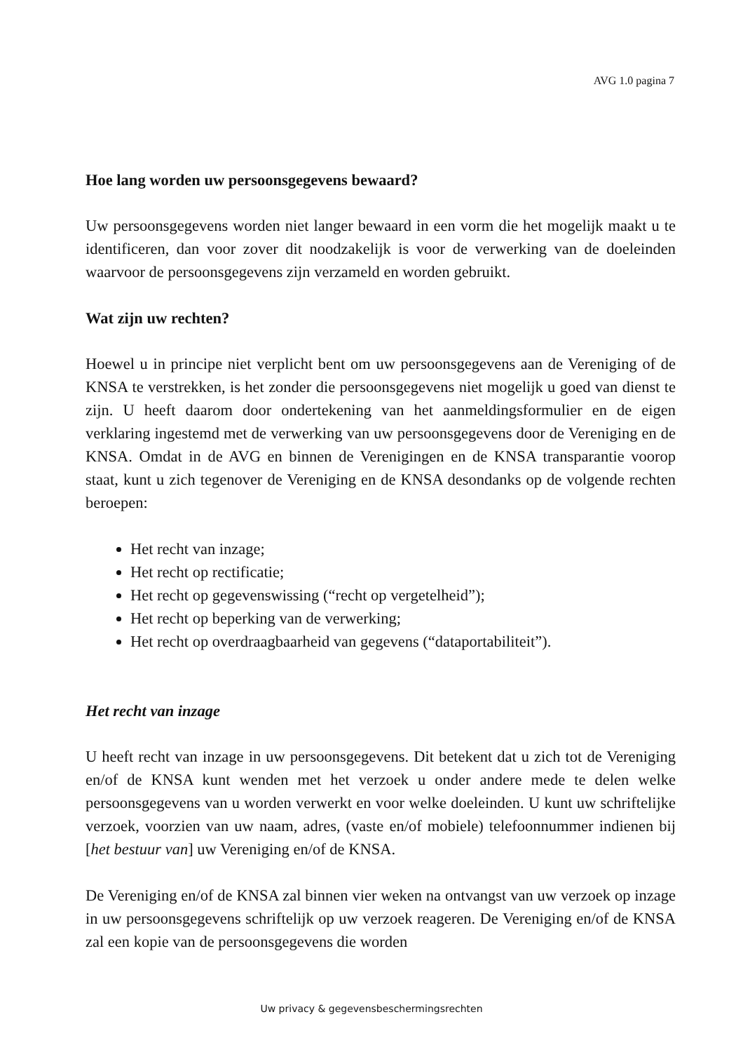AVG 1.0 pagina 7
Hoe lang worden uw persoonsgegevens bewaard?
Uw persoonsgegevens worden niet langer bewaard in een vorm die het mogelijk maakt u te identificeren, dan voor zover dit noodzakelijk is voor de verwerking van de doeleinden waarvoor de persoonsgegevens zijn verzameld en worden gebruikt.
Wat zijn uw rechten?
Hoewel u in principe niet verplicht bent om uw persoonsgegevens aan de Vereniging of de KNSA te verstrekken, is het zonder die persoonsgegevens niet mogelijk u goed van dienst te zijn. U heeft daarom door ondertekening van het aanmeldingsformulier en de eigen verklaring ingestemd met de verwerking van uw persoonsgegevens door de Vereniging en de KNSA. Omdat in de AVG en binnen de Verenigingen en de KNSA transparantie voorop staat, kunt u zich tegenover de Vereniging en de KNSA desondanks op de volgende rechten beroepen:
Het recht van inzage;
Het recht op rectificatie;
Het recht op gegevenswissing (“recht op vergetelheid”);
Het recht op beperking van de verwerking;
Het recht op overdraagbaarheid van gegevens (“dataportabiliteit”).
Het recht van inzage
U heeft recht van inzage in uw persoonsgegevens. Dit betekent dat u zich tot de Vereniging en/of de KNSA kunt wenden met het verzoek u onder andere mede te delen welke persoonsgegevens van u worden verwerkt en voor welke doeleinden. U kunt uw schriftelijke verzoek, voorzien van uw naam, adres, (vaste en/of mobiele) telefoonnummer indienen bij [het bestuur van] uw Vereniging en/of de KNSA.
De Vereniging en/of de KNSA zal binnen vier weken na ontvangst van uw verzoek op inzage in uw persoonsgegevens schriftelijk op uw verzoek reageren. De Vereniging en/of de KNSA zal een kopie van de persoonsgegevens die worden
Uw privacy & gegevensbeschermingsrechten